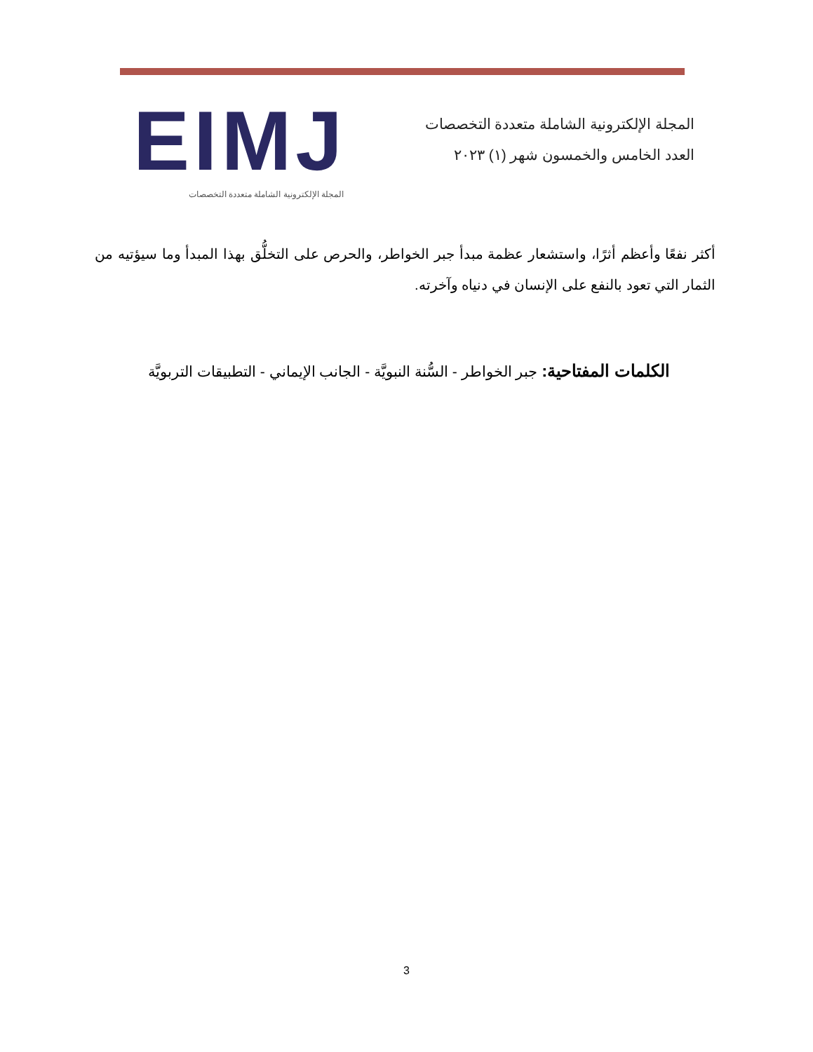المجلة الإلكترونية الشاملة متعددة التخصصات
العدد الخامس والخمسون شهر (١) ٢٠٢٣
EIMJ
المجلة الإلكترونية الشاملة متعددة التخصصات
أكثر نفعًا وأعظم أثرًا، واستشعار عظمة مبدأ جبر الخواطر، والحرص على التخلُّق بهذا المبدأ وما سيؤتيه من الثمار التي تعود بالنفع على الإنسان في دنياه وآخرته.
الكلمات المفتاحية: جبر الخواطر - السُّنة النبويَّة - الجانب الإيماني - التطبيقات التربويَّة
3